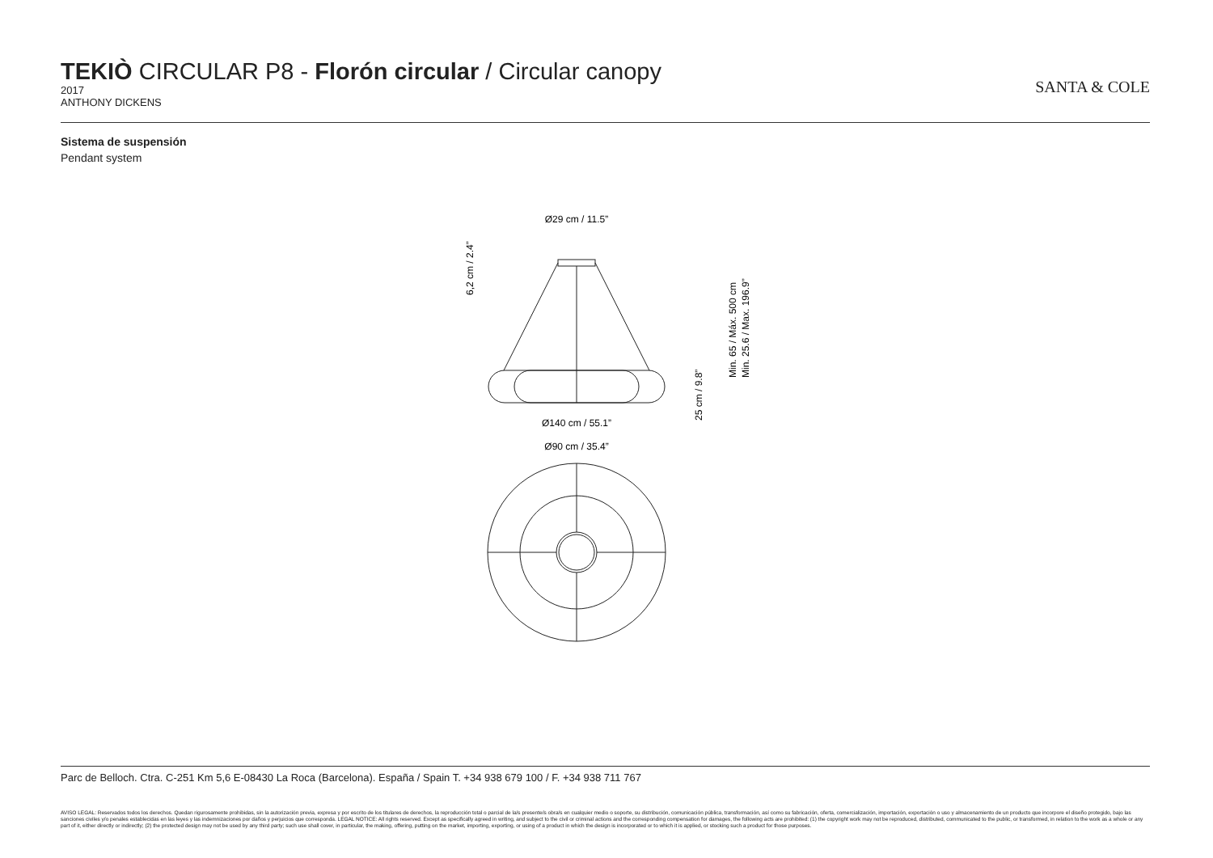TEKIÒ CIRCULAR P8 - Florón circular / Circular canopy
2017
ANTHONY DICKENS
SANTA & COLE
Sistema de suspensión
Pendant system
Ø29 cm / 11.5”
Ø140 cm / 55.1”
Ø90 cm / 35.4”
6,2 cm / 2.4”
25 cm / 9.8”
Min. 65 / Máx. 500 cm
Min. 25.6 / Max. 196.9”
Parc de Belloch. Ctra. C-251 Km 5,6 E-08430 La Roca (Barcelona). España / Spain T. +34 938 679 100 / F. +34 938 711 767
AVISO LEGAL: Reservados todos los derechos. Quedan rigurosamente prohibidas, sin la autorización previa, expresa y por escrito de los titulares de derechos, la reproducción total o parcial de la/s presente/s obra/s en cualquier medio o soporte, su distribución, comunicación pública, transformación, así como su fabricación, oferta, comercialización, importación, exportación o uso y almacenamiento de un producto que incorpore el diseño protegido, bajo las sanciones civiles y/o penales establecidas en las leyes y las indemnizaciones por daños y perjuicios que corresponda. LEGAL NOTICE: All rights reserved. Except as specifically agreed in writing, and subject to the civil or criminal actions and the corresponding compensation for damages, the following acts are prohibited: (1) the copyright work may not be reproduced, distributed, communicated to the public, or transformed, in relation to the work as a whole or any part of it, either directly or indirectly; (2) the protected design may not be used by any third party; such use shall cover, in particular, the making, offering, putting on the market, importing, exporting, or using of a product in which the design is incorporated or to which it is applied, or stocking such a product for those purposes.